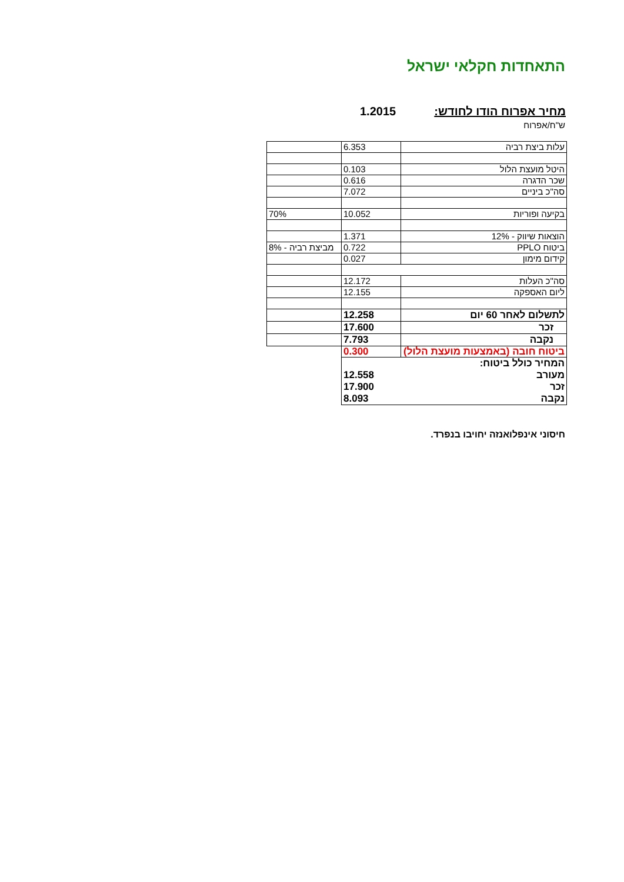התאחדות חקלאי ישראל
מחיר אפרוח הודו לחודש: 1.2015
ש"ח/אפרוח
| עלות ביצת רביה | 6.353 | |
| היטל מועצת הלול | 0.103 | |
| שכר הדגרה | 0.616 | |
| סה"כ ביניים | 7.072 | |
| בקיעה ופוריות | 10.052 | 70% |
| הוצאות שיווק - 12% | 1.371 | |
| ביטוח PPLO | 0.722 | מביצת רביה - 8% |
| קידום מימון | 0.027 | |
| סה"כ העלות | 12.172 | |
| ליום האספקה | 12.155 | |
| לתשלום לאחר 60 יום | 12.258 | |
| זכר | 17.600 | |
| נקבה | 7.793 | |
| ביטוח חובה (באמצעות מועצת הלול) | 0.300 | |
| המחיר כולל ביטוח: | | |
| מעורב | 12.558 | |
| זכר | 17.900 | |
| נקבה | 8.093 | |
חיסוני אינפלואנזה יחויבו בנפרד.